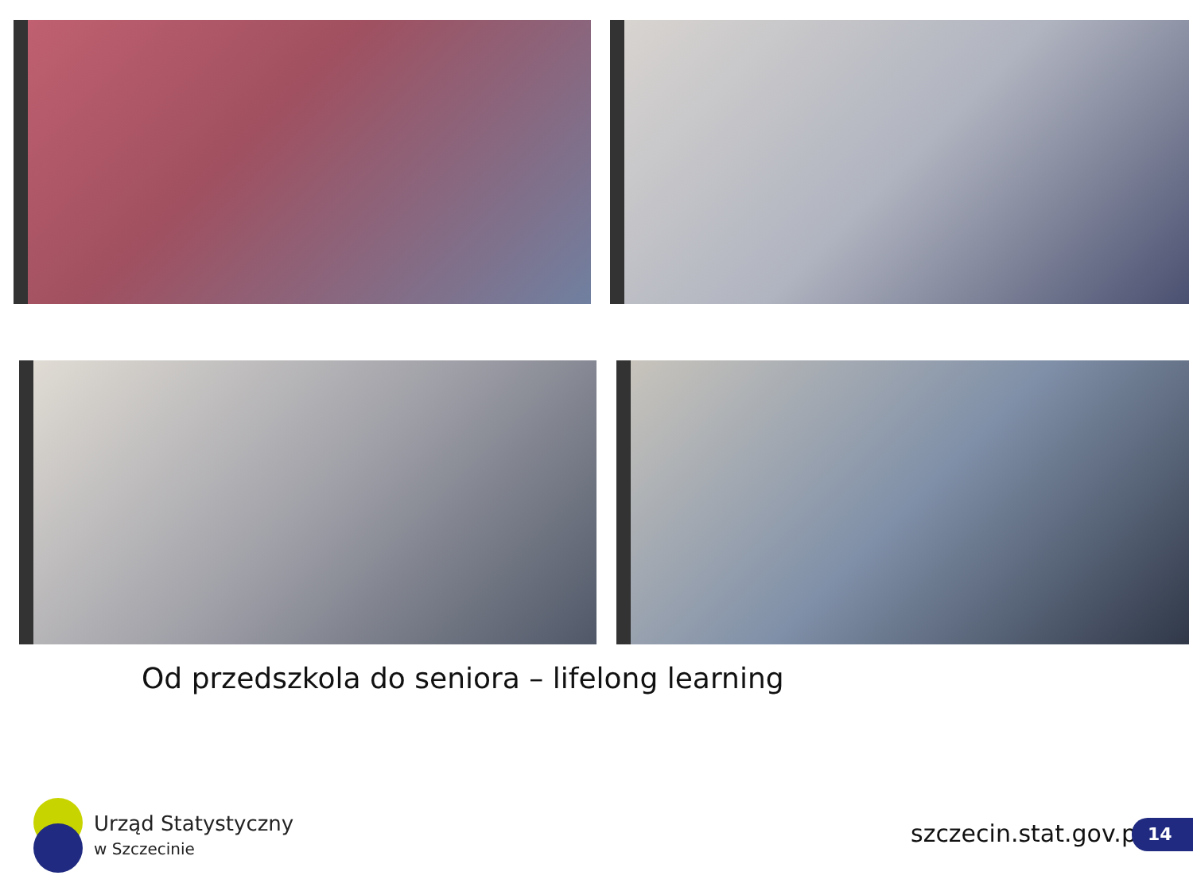Od przedszkola do seniora – lifelong learning
Urząd Statystyczny
w Szczecinie
szczecin.stat.gov.pl 14